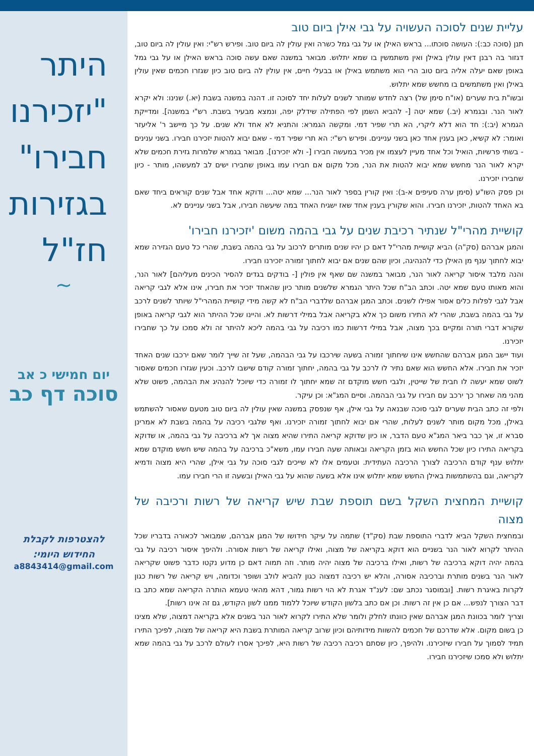היתר
"יזכירנו
חבירו"
בגזירות
חז"ל
~
יום חמישי כ אב
סוכה דף כב
להצטרפות לקבלת
החידוש היומי:
a8843414@gmail.com
עליית שנים לסוכה העשויה על גבי אילן ביום טוב
תנן (סוכה כב:): העושה סוכתו... בראש האילן או על גבי גמל כשרה ואין עולין לה ביום טוב. ופירש רש"י: ואין עולין לה ביום טוב, דגזור בה רבנן דאין עולין באילן ואין משתמשין בו שמא יתלוש. מבואר במשנה שאם עשה סוכה בראש האילן או על גבי גמל באופן שאם יעלה אליה ביום טוב הרי הוא משתמש באילן או בבעלי חיים, אין עולין לה ביום טוב כיון שגזרו חכמים שאין עולין באילן ואין משתמשים בו מחשש שמא יתלוש.
ובשו"ת בית שערים (או"ח סימן של) רצה לחדש שמותר לשנים לעלות יחד לסוכה זו. דהנה במשנה בשבת (יא.) שנינו: ולא יקרא לאור הנר. ובגמרא (יב.) שמא יטה [- להביא השמן לפי הפתילה שידלק יפה, ונמצא מבעיר בשבת. רש"י במשנה]. ומדייקת הגמרא (יב:): חד הוא דלא ליקרי, הא תרי שפיר דמי. ומקשה הגמרא: והתניא לא אחד ולא שנים. על כך מיישב ר' אליעזר ואומר: לא קשיא, כאן בענין אחד כאן בשני עניינים. ופירש רש"י: הא תרי שפיר דמי - שאם יבוא להטות יזכירנו חבירו. בשני ענינים - בשתי פרשיות, הואיל וכל אחד מעיין לעצמו אין מכיר במעשה חבירו [- ולא יזכירנו]. מבואר בגמרא שלמרות גזירת חכמים שלא יקרא לאור הנר מחשש שמא יבוא להטות את הנר, מכל מקום אם חבירו עמו באופן שחבירו ישים לב למעשהו, מותר - כיון שחבירו יזכירנו.
וכן פסק השו"ע (סימן ערה סעיפים א-ב): ואין קורין בספר לאור הנר... שמא יטה... ודוקא אחד אבל שנים קוראים ביחד שאם בא האחד להטות, יזכירנו חבירו. והוא שקורין בענין אחד שאז ישגיח האחד במה שיעשה חבירו, אבל בשני עניינים לא.
קושיית מהרי"ל שנתיר רכיבת שנים על גבי בהמה משום 'יזכירנו חבירו'
והמגן אברהם (סק"ה) הביא קושיית מהרי"ל דאם כן יהיו שנים מותרים לרכוב על גבי בהמה בשבת, שהרי כל טעם הגזירה שמא יבוא לחתוך ענף מן האילן כדי להנהיגה, וכיון שהם שנים אם יבוא לחתוך זמורה יזכירנו חבירו.
והנה מלבד איסור קריאה לאור הנר, מבואר במשנה שם שאף אין פולין [- בודקים בגדים להסיר הכינים מעליהם] לאור הנר, והוא מאותו טעם שמא יטה. וכתב הב"ח שכל היתר הגמרא שלשנים מותר כיון שהאחד יזכיר את חבירו, אינו אלא לגבי קריאה אבל לגבי לפלות כלים אסור אפילו לשנים. וכתב המגן אברהם שלדברי הב"ח לא קשה מידי קושיית המהרי"ל שיותר לשנים לרכב על גבי בהמה בשבת, שהרי לא התירו משום כך אלא בקריאה אבל במילי דרשות לא. והיינו שכל ההיתר הוא לגבי קריאה באופן שקורא דברי תורה ומקיים בכך מצוה, אבל במילי דרשות כמו רכיבה על גבי בהמה ליכא להיתר זה ולא סמכו על כך שחבירו יזכירנו.
ועוד יישב המגן אברהם שהחשש אינו שיחתוך זמורה בשעה שירכבו על גבי הבהמה, שעל זה שייך לומר שאם ירכבו שנים האחד יזכיר את חבירו. אלא החשש הוא שאם נתיר לו לרכב על גבי בהמה, יחתוך זמורה קודם שישבו לרכב. וכעין שגזרו חכמים שאסור לשוט שמא יעשה לו חבית של שייטין, ולגבי חשש מוקדם זה שמא יחתוך לו זמורה כדי שיוכל להנהיג את הבהמה, פשוט שלא מהני מה שאחר כך ירכב עם חבירו על גבי הבהמה. וסיים המג"א: וכן עיקר.
ולפי זה כתב הבית שערים לגבי סוכה שבנאה על גבי אילן, אף שנפסק במשנה שאין עולין לה ביום טוב מטעם שאסור להשתמש באילן, מכל מקום מותר לשנים לעלות, שהרי אם יבוא לחתוך זמורה יזכירנו. ואף שלגבי רכיבה על בהמה בשבת לא אמרינן סברא זו, אך כבר ביאר המג"א טעם הדבר, או כיון שדוקא קריאה התירו שהיא מצוה אך לא ברכיבה על גבי בהמה, או שדוקא בקריאה התירו כיון שכל החשש הוא בזמן הקריאה ובאותה שעה חבירו עמו, משא"כ ברכיבה על בהמה שיש חשש מוקדם שמא יתלוש ענף קודם הרכיבה לצורך הרכיבה העתידית. וטעמים אלו לא שייכים לגבי סוכה על גבי אילן, שהרי היא מצוה ודמיא לקריאה, וגם בהשתמשות באילן החשש שמא יתלוש אינו אלא בשעה שהוא על גבי האילן ובשעה זו הרי חבירו עמו.
קושיית המחצית השקל בשם תוספת שבת שיש קריאה של רשות ורכיבה של מצוה
ובמחצית השקל הביא לדברי התוספת שבת (סק"ד) שתמה על עיקר חידושו של המגן אברהם, שמבואר לכאורה בדבריו שכל ההיתר לקרוא לאור הנר בשניים הוא דוקא בקריאה של מצוה, ואילו קריאה של רשות אסורה. ולהיפך איסור רכיבה על גבי בהמה יהיה דוקא ברכיבה של רשות, ואילו ברכיבה של מצוה יהיה מותר. וזה תמוה דאם כן מדוע נקטו כדבר פשוט שקריאה לאור הנר בשנים מותרת וברכיבה אסורה, והלא יש רכיבה דמצוה כגון להביא לולב ושופר וכדומה, ויש קריאה של רשות כגון לקרות באיגרת רשות. [ובמוסגר נכתב שם: לענ"ד אגרת לא הוי רשות גמור, דהא מהאי טעמא הותרה הקריאה שמא כתב בו דבר הצורך לנפש... אם כן אין זה רשות. וכן אם כתב בלשון הקודש שיוכל ללמוד ממנו לשון הקודש, גם זה אינו רשות].
וצריך לומר בכוונת המגן אברהם שאין כוונתו לחלק ולומר שלא התירו לקרוא לאור הנר בשנים אלא בקריאה דמצוה, שלא מצינו כן בשום מקום. אלא שדרכם של חכמים להשוות מידותיהם וכיון שרוב קריאה המותרת בשבת היא קריאה של מצוה, לפיכך התירו תמיד לסמוך על חבירו שיזכירנו. ולהיפך, כיון שסתם רכיבה רכיבה של רשות היא, לפיכך אסרו לעולם לרכב על גבי בהמה שמא יתלוש ולא סמכו שיזכירנו חבירו.